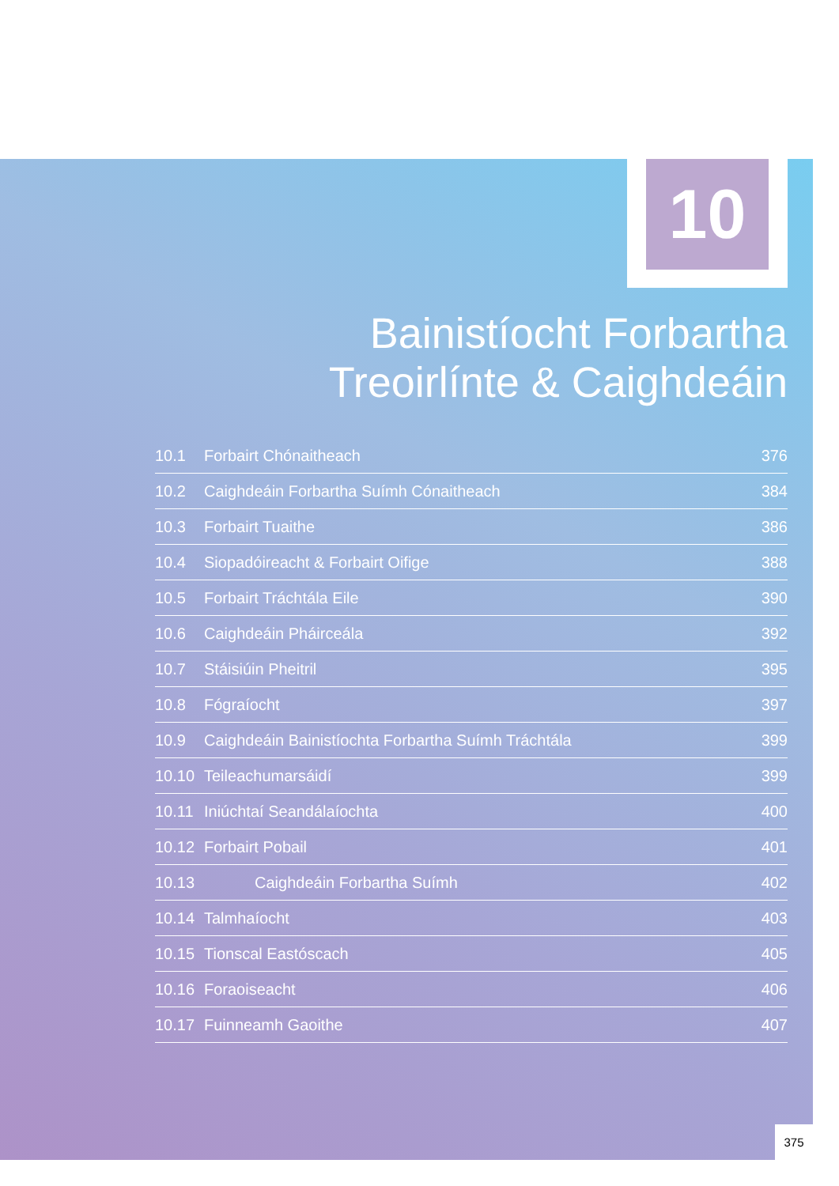10
Bainistíocht Forbartha
Treoirlínte & Caighdeáin
| 10.1 | Forbairt Chónaitheach | 376 |
| 10.2 | Caighdeáin Forbartha Suímh Cónaitheach | 384 |
| 10.3 | Forbairt Tuaithe | 386 |
| 10.4 | Siopadóireacht & Forbairt Oifige | 388 |
| 10.5 | Forbairt Tráchtála Eile | 390 |
| 10.6 | Caighdeáin Pháirceála | 392 |
| 10.7 | Stáisiúin Pheitril | 395 |
| 10.8 | Fógraíocht | 397 |
| 10.9 | Caighdeáin Bainistíochta Forbartha Suímh Tráchtála | 399 |
| 10.10 | Teileachumarsáidí | 399 |
| 10.11 | Iniúchtaí Seandálaíochta | 400 |
| 10.12 | Forbairt Pobail | 401 |
| 10.13 | Caighdeáin Forbartha Suímh | 402 |
| 10.14 | Talmhaíocht | 403 |
| 10.15 | Tionscal Eastóscach | 405 |
| 10.16 | Foraoiseacht | 406 |
| 10.17 | Fuinneamh Gaoithe | 407 |
375